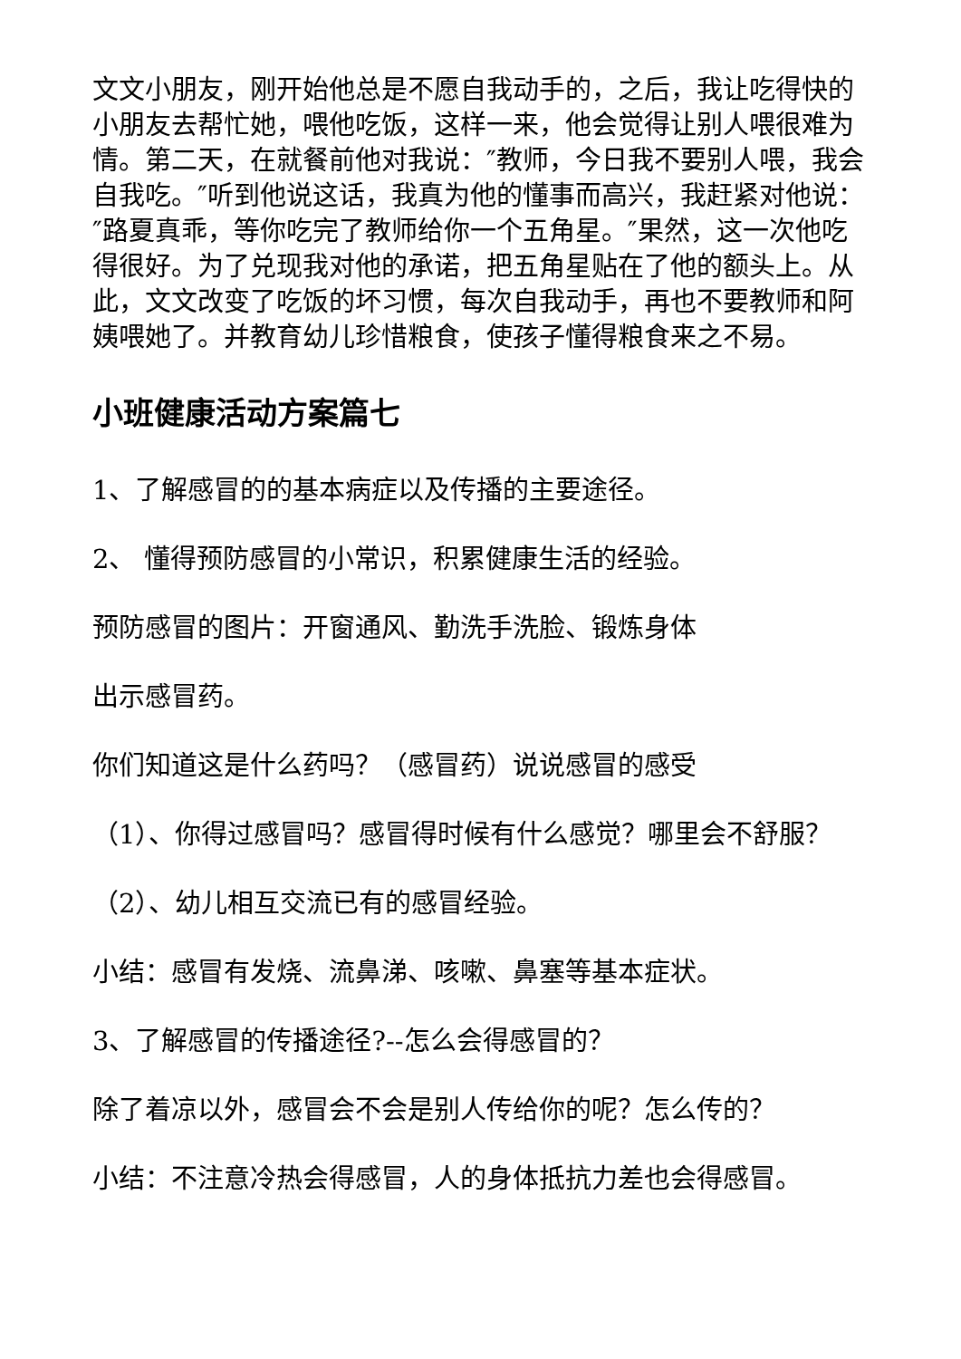文文小朋友，刚开始他总是不愿自我动手的，之后，我让吃得快的小朋友去帮忙她，喂他吃饭，这样一来，他会觉得让别人喂很难为情。第二天，在就餐前他对我说：″教师，今日我不要别人喂，我会自我吃。″听到他说这话，我真为他的懂事而高兴，我赶紧对他说：″路夏真乖，等你吃完了教师给你一个五角星。″果然，这一次他吃得很好。为了兑现我对他的承诺，把五角星贴在了他的额头上。从此，文文改变了吃饭的坏习惯，每次自我动手，再也不要教师和阿姨喂她了。并教育幼儿珍惜粮食，使孩子懂得粮食来之不易。
小班健康活动方案篇七
1、了解感冒的的基本病症以及传播的主要途径。
2、 懂得预防感冒的小常识，积累健康生活的经验。
预防感冒的图片：开窗通风、勤洗手洗脸、锻炼身体
出示感冒药。
你们知道这是什么药吗？（感冒药）说说感冒的感受
（1）、你得过感冒吗？感冒得时候有什么感觉？哪里会不舒服？
（2）、幼儿相互交流已有的感冒经验。
小结：感冒有发烧、流鼻涕、咳嗽、鼻塞等基本症状。
3、了解感冒的传播途径?--怎么会得感冒的？
除了着凉以外，感冒会不会是别人传给你的呢？怎么传的？
小结：不注意冷热会得感冒，人的身体抵抗力差也会得感冒。